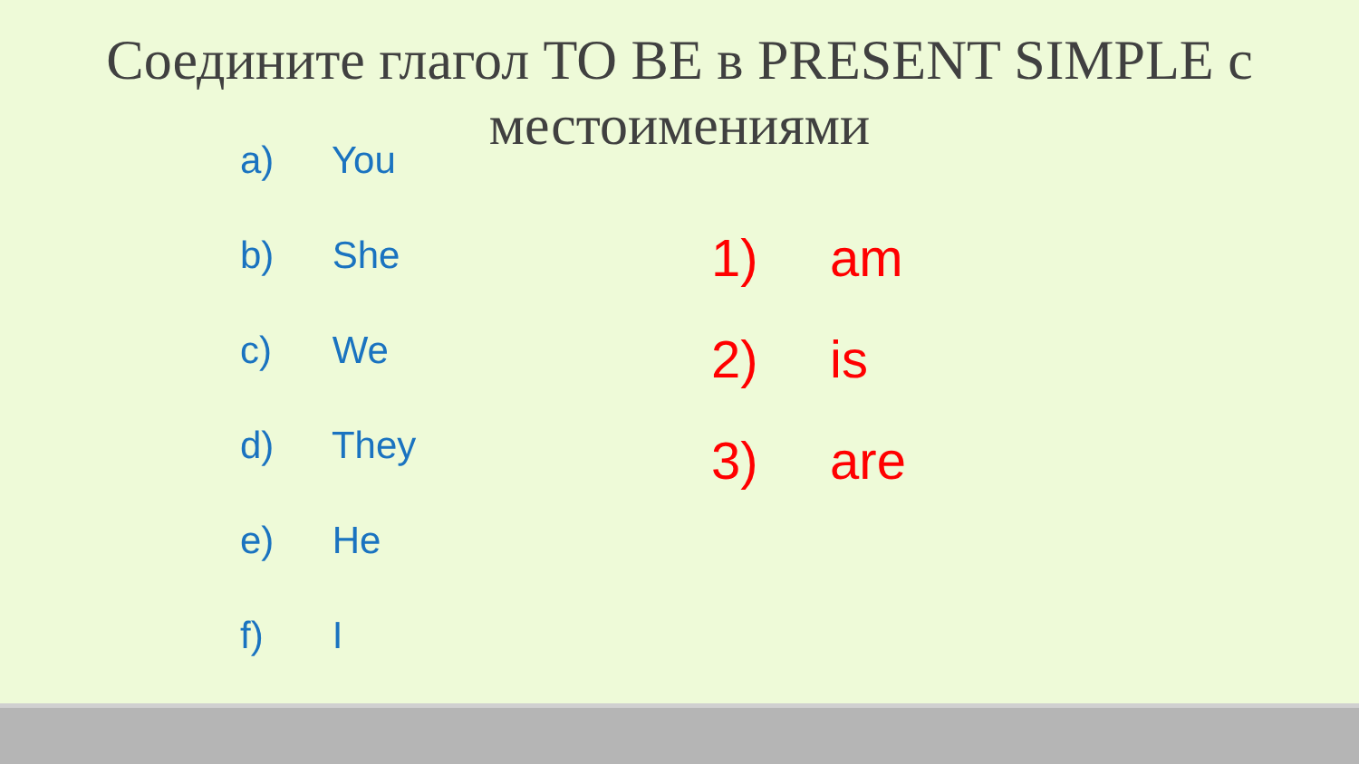Соедините глагол TO BE в PRESENT SIMPLE с
местоимениями
a) You
b) She
c) We
d) They
e) He
f) I
1) am
2) is
3) are